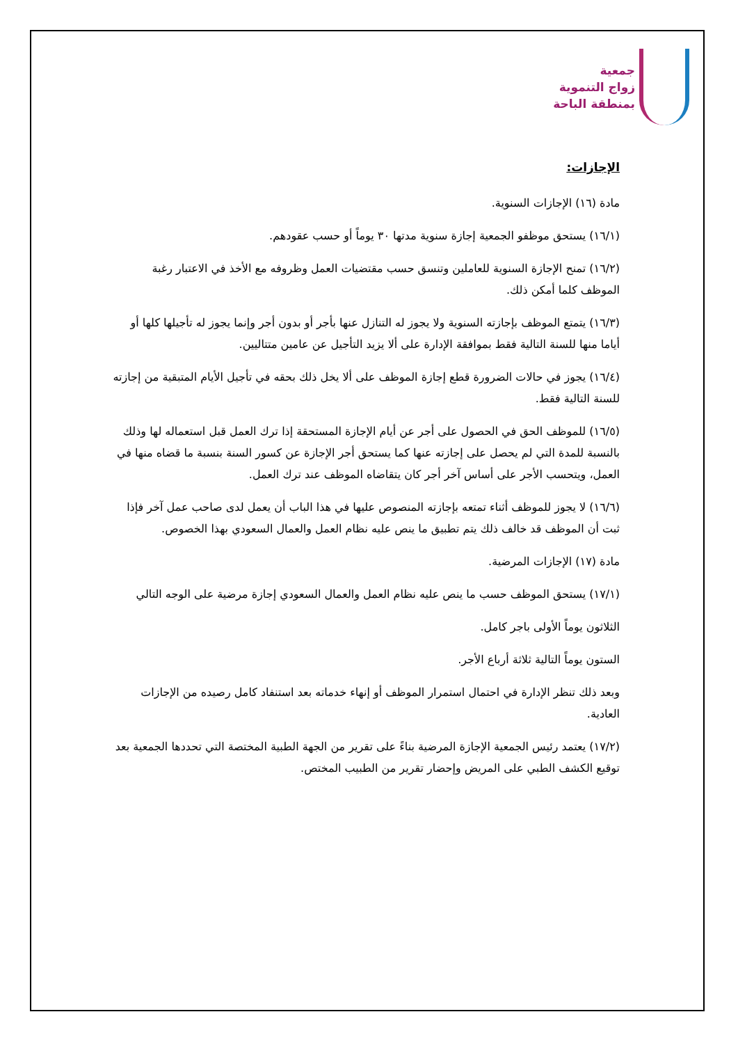جمعية
زواج التنموية
بمنطقة الباحة
الإجازات:
مادة (١٦) الإجازات السنوية.
(١٦/١) يستحق موظفو الجمعية إجازة سنوية مدتها ٣٠ يوماً أو حسب عقودهم.
(١٦/٢) تمنح الإجازة السنوية للعاملين وتنسق حسب مقتضيات العمل وظروفه مع الأخذ في الاعتبار رغبة الموظف كلما أمكن ذلك.
(١٦/٣) يتمتع الموظف بإجازته السنوية ولا يجوز له التنازل عنها بأجر أو بدون أجر وإنما يجوز له تأجيلها كلها أو أياما منها للسنة التالية فقط بموافقة الإدارة على ألا يزيد التأجيل عن عامين متتاليين.
(١٦/٤) يجوز في حالات الضرورة قطع إجازة الموظف على ألا يخل ذلك بحقه في تأجيل الأيام المتبقية من إجازته للسنة التالية فقط.
(١٦/٥) للموظف الحق في الحصول على أجر عن أيام الإجازة المستحقة إذا ترك العمل قبل استعماله لها وذلك بالنسبة للمدة التي لم يحصل على إجازته عنها كما يستحق أجر الإجازة عن كسور السنة بنسبة ما قضاه منها في العمل، ويتحسب الأجر على أساس آخر أجر كان يتقاضاه الموظف عند ترك العمل.
(١٦/٦) لا يجوز للموظف أثناء تمتعه بإجازته المنصوص عليها في هذا الباب أن يعمل لدى صاحب عمل آخر فإذا ثبت أن الموظف قد خالف ذلك يتم تطبيق ما ينص عليه نظام العمل والعمال السعودي بهذا الخصوص.
مادة (١٧) الإجازات المرضية.
(١٧/١) يستحق الموظف حسب ما ينص عليه نظام العمل والعمال السعودي إجازة مرضية على الوجه التالي
الثلاثون يوماً الأولى باجر كامل.
الستون يوماً التالية ثلاثة أرباع الأجر.
وبعد ذلك تنظر الإدارة في احتمال استمرار الموظف أو إنهاء خدماته بعد استنفاد كامل رصيده من الإجازات العادية.
(١٧/٢) يعتمد رئيس الجمعية الإجازة المرضية بناءً على تقرير من الجهة الطبية المختصة التي تحددها الجمعية بعد توقيع الكشف الطبي على المريض وإحضار تقرير من الطبيب المختص.